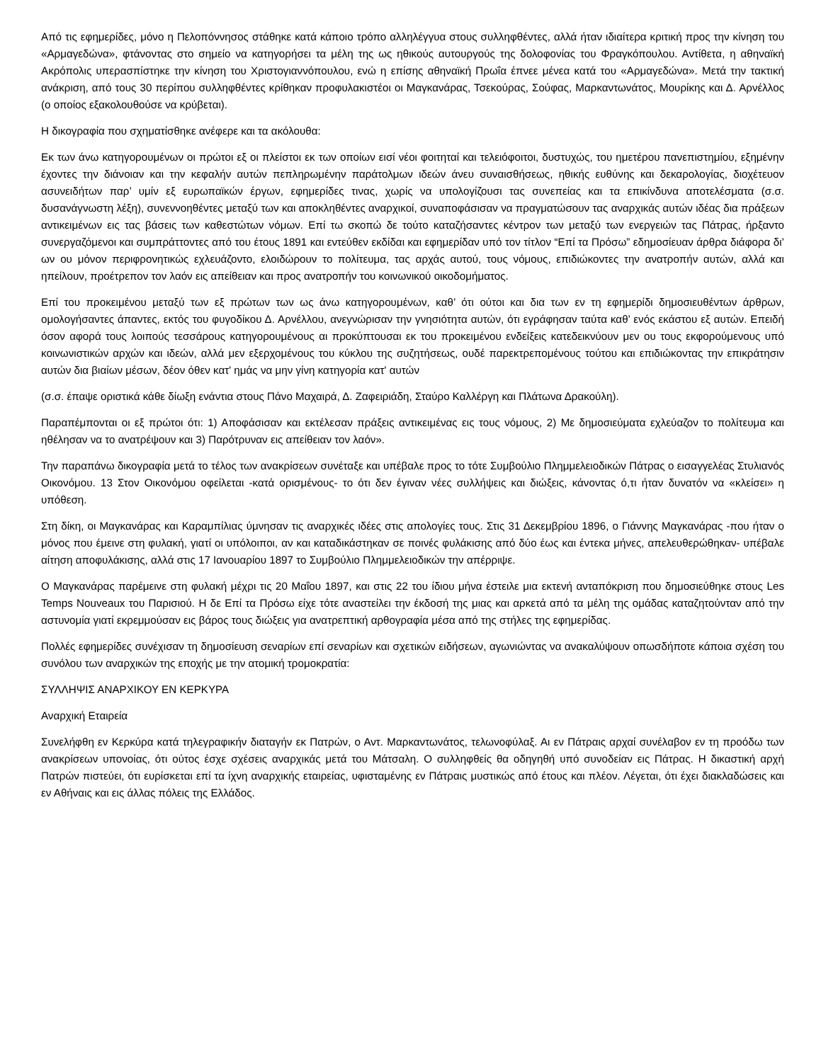Από τις εφημερίδες, μόνο η Πελοπόννησος στάθηκε κατά κάποιο τρόπο αλληλέγγυα στους συλληφθέντες, αλλά ήταν ιδιαίτερα κριτική προς την κίνηση του «Αρμαγεδώνα», φτάνοντας στο σημείο να κατηγορήσει τα μέλη της ως ηθικούς αυτουργούς της δολοφονίας του Φραγκόπουλου. Αντίθετα, η αθηναϊκή Ακρόπολις υπερασπίστηκε την κίνηση του Χριστογιαννόπουλου, ενώ η επίσης αθηναϊκή Πρωΐα έπνεε μένεα κατά του «Αρμαγεδώνα». Μετά την τακτική ανάκριση, από τους 30 περίπου συλληφθέντες κρίθηκαν προφυλακιστέοι οι Μαγκανάρας, Τσεκούρας, Σούφας, Μαρκαντωνάτος, Μουρίκης και Δ. Αρνέλλος (ο οποίος εξακολουθούσε να κρύβεται).
Η δικογραφία που σχηματίσθηκε ανέφερε και τα ακόλουθα:
Εκ των άνω κατηγορουμένων οι πρώτοι εξ οι πλείστοι εκ των οποίων εισί νέοι φοιτηταί και τελειόφοιτοι, δυστυχώς, του ημετέρου πανεπιστημίου, εξημένην έχοντες την διάνοιαν και την κεφαλήν αυτών πεπληρωμένην παράτολμων ιδεών άνευ συναισθήσεως, ηθικής ευθύνης και δεκαρολογίας, διοχέτευον ασυνειδήτων παρ’ υμίν εξ ευρωπαϊκών έργων, εφημερίδες τινας, χωρίς να υπολογίζουσι τας συνεπείας και τα επικίνδυνα αποτελέσματα (σ.σ. δυσανάγνωστη λέξη), συνεννοηθέντες μεταξύ των και αποκληθέντες αναρχικοί, συναποφάσισαν να πραγματώσουν τας αναρχικάς αυτών ιδέας δια πράξεων αντικειμένων εις τας βάσεις των καθεστώτων νόμων. Επί τω σκοπώ δε τούτο καταζήσαντες κέντρον των μεταξύ των ενεργειών τας Πάτρας, ήρξαντο συνεργαζόμενοι και συμπράττοντες από του έτους 1891 και εντεύθεν εκδίδαι και εφημερίδαν υπό τον τίτλον “Επί τα Πρόσω” εδημοσίευαν άρθρα διάφορα δι’ ων ου μόνον περιφρονητικώς εχλευάζοντο, ελοιδώρουν το πολίτευμα, τας αρχάς αυτού, τους νόμους, επιδιώκοντες την ανατροπήν αυτών, αλλά και ηπείλουν, προέτρεπον τον λαόν εις απείθειαν και προς ανατροπήν του κοινωνικού οικοδομήματος.
Επί του προκειμένου μεταξύ των εξ πρώτων των ως άνω κατηγορουμένων, καθ’ ότι ούτοι και δια των εν τη εφημερίδι δημοσιευθέντων άρθρων, ομολογήσαντες άπαντες, εκτός του φυγοδίκου Δ. Αρνέλλου, ανεγνώρισαν την γνησιότητα αυτών, ότι εγράφησαν ταύτα καθ’ ενός εκάστου εξ αυτών. Επειδή όσον αφορά τους λοιπούς τεσσάρους κατηγορουμένους αι προκύπτουσαι εκ του προκειμένου ενδείξεις κατεδεικνύουν μεν ου τους εκφορούμενους υπό κοινωνιστικών αρχών και ιδεών, αλλά μεν εξερχομένους του κύκλου της συζητήσεως, ουδέ παρεκτρεπομένους τούτου και επιδιώκοντας την επικράτησιν αυτών δια βιαίων μέσων, δέον όθεν κατ' ημάς να μην γίνη κατηγορία κατ' αυτών
(σ.σ. έπαψε οριστικά κάθε δίωξη ενάντια στους Πάνο Μαχαιρά, Δ. Ζαφειριάδη, Σταύρο Καλλέργη και Πλάτωνα Δρακούλη).
Παραπέμπονται οι εξ πρώτοι ότι: 1) Αποφάσισαν και εκτέλεσαν πράξεις αντικειμένας εις τους νόμους, 2) Με δημοσιεύματα εχλεύαζον το πολίτευμα και ηθέλησαν να το ανατρέψουν και 3) Παρότρυναν εις απείθειαν τον λαόν».
Την παραπάνω δικογραφία μετά το τέλος των ανακρίσεων συνέταξε και υπέβαλε προς το τότε Συμβούλιο Πλημμελειοδικών Πάτρας ο εισαγγελέας Στυλιανός Οικονόμου. 13 Στον Οικονόμου οφείλεται -κατά ορισμένους- το ότι δεν έγιναν νέες συλλήψεις και διώξεις, κάνοντας ό,τι ήταν δυνατόν να «κλείσει» η υπόθεση.
Στη δίκη, οι Μαγκανάρας και Καραμπίλιας ύμνησαν τις αναρχικές ιδέες στις απολογίες τους. Στις 31 Δεκεμβρίου 1896, ο Γιάννης Μαγκανάρας -που ήταν ο μόνος που έμεινε στη φυλακή, γιατί οι υπόλοιποι, αν και καταδικάστηκαν σε ποινές φυλάκισης από δύο έως και έντεκα μήνες, απελευθερώθηκαν- υπέβαλε αίτηση αποφυλάκισης, αλλά στις 17 Ιανουαρίου 1897 το Συμβούλιο Πλημμελειοδικών την απέρριψε.
Ο Μαγκανάρας παρέμεινε στη φυλακή μέχρι τις 20 Μαΐου 1897, και στις 22 του ίδιου μήνα έστειλε μια εκτενή ανταπόκριση που δημοσιεύθηκε στους Les Temps Nouveaux του Παρισιού. Η δε Επί τα Πρόσω είχε τότε αναστείλει την έκδοσή της μιας και αρκετά από τα μέλη της ομάδας καταζητούνταν από την αστυνομία γιατί εκρεμμούσαν εις βάρος τους διώξεις για ανατρεπτική αρθογραφία μέσα από της στήλες της εφημερίδας.
Πολλές εφημερίδες συνέχισαν τη δημοσίευση σεναρίων επί σεναρίων και σχετικών ειδήσεων, αγωνιώντας να ανακαλύψουν οπωσδήποτε κάποια σχέση του συνόλου των αναρχικών της εποχής με την ατομική τρομοκρατία:
ΣΥΛΛΗΨΙΣ ΑΝΑΡΧΙΚΟΥ ΕΝ ΚΕΡΚΥΡΑ
Αναρχική Εταιρεία
Συνελήφθη εν Κερκύρα κατά τηλεγραφικήν διαταγήν εκ Πατρών, ο Αντ. Μαρκαντωνάτος, τελωνοφύλαξ. Αι εν Πάτραις αρχαί συνέλαβον εν τη προόδω των ανακρίσεων υπονοίας, ότι ούτος έσχε σχέσεις αναρχικάς μετά του Μάτσαλη. Ο συλληφθείς θα οδηγηθή υπό συνοδείαν εις Πάτρας. Η δικαστική αρχή Πατρών πιστεύει, ότι ευρίσκεται επί τα ίχνη αναρχικής εταιρείας, υφισταμένης εν Πάτραις μυστικώς από έτους και πλέον. Λέγεται, ότι έχει διακλαδώσεις και εν Αθήναις και εις άλλας πόλεις της Ελλάδος.